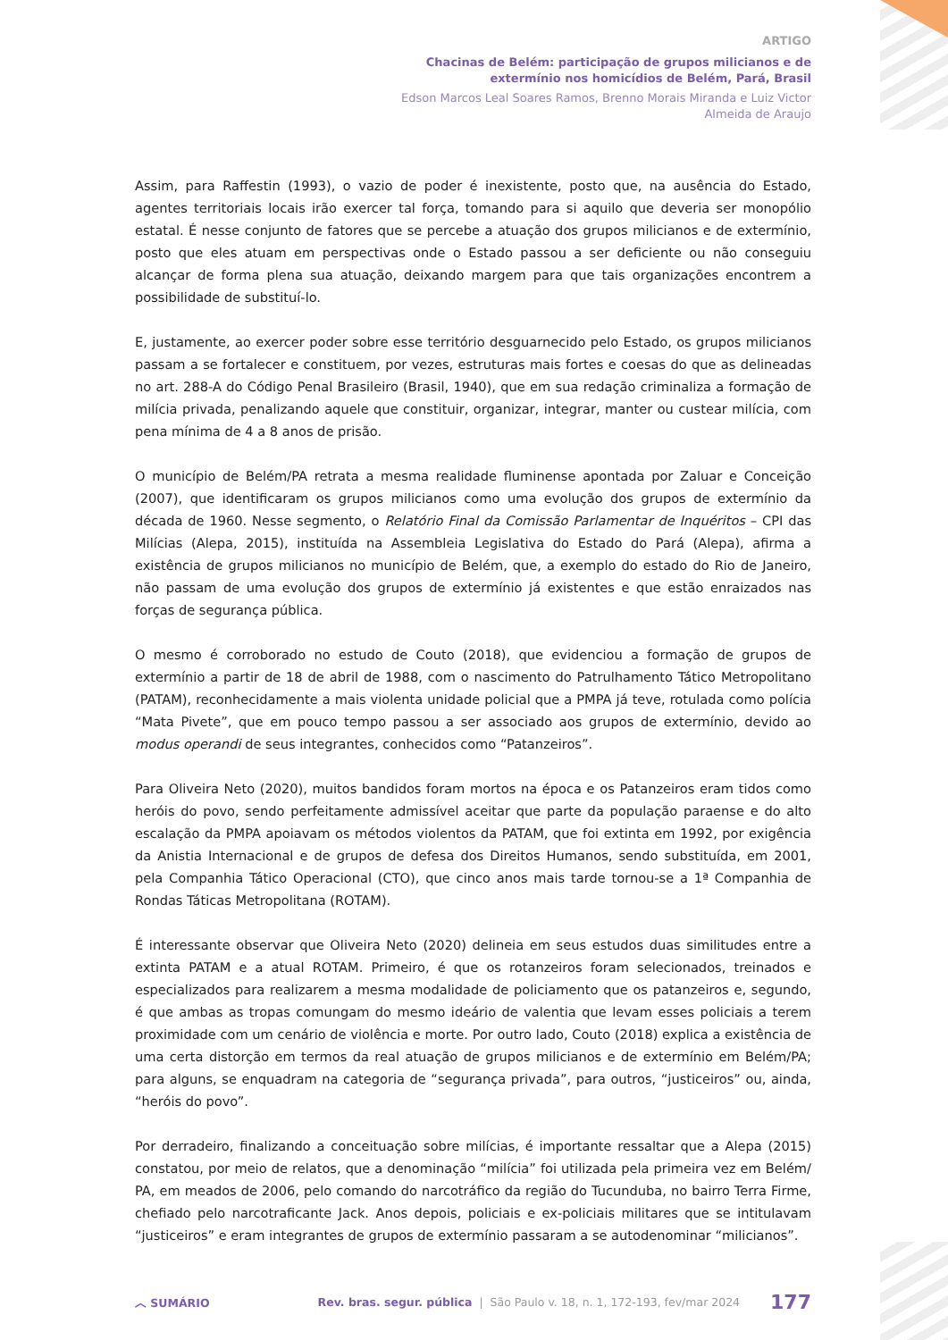ARTIGO
Chacinas de Belém: participação de grupos milicianos e de extermínio nos homicídios de Belém, Pará, Brasil
Edson Marcos Leal Soares Ramos, Brenno Morais Miranda e Luiz Victor Almeida de Araujo
Assim, para Raffestin (1993), o vazio de poder é inexistente, posto que, na ausência do Estado, agentes territoriais locais irão exercer tal força, tomando para si aquilo que deveria ser monopólio estatal. É nesse conjunto de fatores que se percebe a atuação dos grupos milicianos e de extermínio, posto que eles atuam em perspectivas onde o Estado passou a ser deficiente ou não conseguiu alcançar de forma plena sua atuação, deixando margem para que tais organizações encontrem a possibilidade de substituí-lo.
E, justamente, ao exercer poder sobre esse território desguarnecido pelo Estado, os grupos milicianos passam a se fortalecer e constituem, por vezes, estruturas mais fortes e coesas do que as delineadas no art. 288-A do Código Penal Brasileiro (Brasil, 1940), que em sua redação criminaliza a formação de milícia privada, penalizando aquele que constituir, organizar, integrar, manter ou custear milícia, com pena mínima de 4 a 8 anos de prisão.
O município de Belém/PA retrata a mesma realidade fluminense apontada por Zaluar e Conceição (2007), que identificaram os grupos milicianos como uma evolução dos grupos de extermínio da década de 1960. Nesse segmento, o Relatório Final da Comissão Parlamentar de Inquéritos – CPI das Milícias (Alepa, 2015), instituída na Assembleia Legislativa do Estado do Pará (Alepa), afirma a existência de grupos milicianos no município de Belém, que, a exemplo do estado do Rio de Janeiro, não passam de uma evolução dos grupos de extermínio já existentes e que estão enraizados nas forças de segurança pública.
O mesmo é corroborado no estudo de Couto (2018), que evidenciou a formação de grupos de extermínio a partir de 18 de abril de 1988, com o nascimento do Patrulhamento Tático Metropolitano (PATAM), reconhecidamente a mais violenta unidade policial que a PMPA já teve, rotulada como polícia “Mata Pivete”, que em pouco tempo passou a ser associado aos grupos de extermínio, devido ao modus operandi de seus integrantes, conhecidos como “Patanzeiros”.
Para Oliveira Neto (2020), muitos bandidos foram mortos na época e os Patanzeiros eram tidos como heróis do povo, sendo perfeitamente admissível aceitar que parte da população paraense e do alto escalação da PMPA apoiavam os métodos violentos da PATAM, que foi extinta em 1992, por exigência da Anistia Internacional e de grupos de defesa dos Direitos Humanos, sendo substituída, em 2001, pela Companhia Tático Operacional (CTO), que cinco anos mais tarde tornou-se a 1ª Companhia de Rondas Táticas Metropolitana (ROTAM).
É interessante observar que Oliveira Neto (2020) delineia em seus estudos duas similitudes entre a extinta PATAM e a atual ROTAM. Primeiro, é que os rotanzeiros foram selecionados, treinados e especializados para realizarem a mesma modalidade de policiamento que os patanzeiros e, segundo, é que ambas as tropas comungam do mesmo ideário de valentia que levam esses policiais a terem proximidade com um cenário de violência e morte. Por outro lado, Couto (2018) explica a existência de uma certa distorção em termos da real atuação de grupos milicianos e de extermínio em Belém/PA; para alguns, se enquadram na categoria de “segurança privada”, para outros, “justiceiros” ou, ainda, “heróis do povo”.
Por derradeiro, finalizando a conceituação sobre milícias, é importante ressaltar que a Alepa (2015) constatou, por meio de relatos, que a denominação “milícia” foi utilizada pela primeira vez em Belém/ PA, em meados de 2006, pelo comando do narcotráfico da região do Tucunduba, no bairro Terra Firme, chefiado pelo narcotraficante Jack. Anos depois, policiais e ex-policiais militares que se intitulavam “justiceiros” e eram integrantes de grupos de extermínio passaram a se autodenominar “milicianos”.
︿ SUMÁRIO Rev. bras. segur. pública | São Paulo v. 18, n. 1, 172-193, fev/mar 2024 177